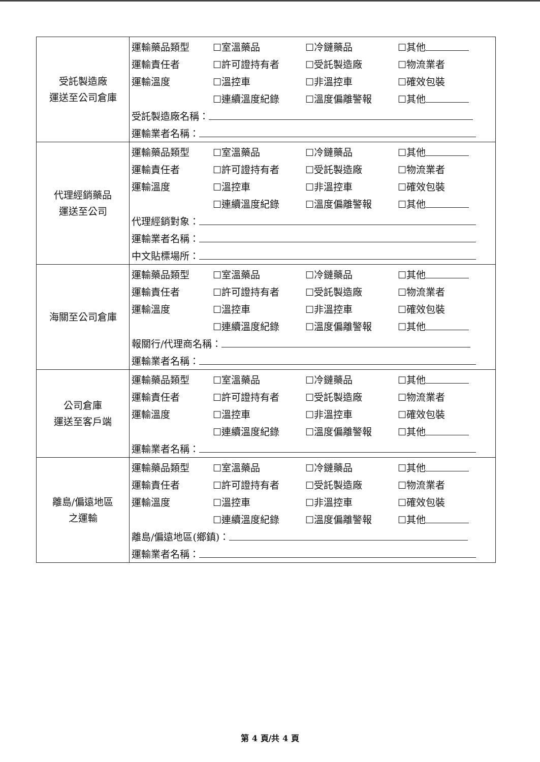| 受託製造廠 運送至公司倉庫 | / 運輸藥品類型 / ☐室溫藥品 / ☐冷鏈藥品 / ☐其他 / / 運輸責任者 / ☐許可證持有者 / ☐受託製造廠 / ☐物流業者 / / 運輸溫度 / ☐溫控車 / ☐非溫控車 / ☐確效包裝 / / / ☐連續溫度紀錄 / ☐溫度偏離警報 / ☐其他 / / 受託製造廠名稱： / / / / / 運輸業者名稱： / / / / |
| 代理經銷藥品 運送至公司 | / 運輸藥品類型 / ☐室溫藥品 / ☐冷鏈藥品 / ☐其他 / / 運輸責任者 / ☐許可證持有者 / ☐受託製造廠 / ☐物流業者 / / 運輸溫度 / ☐溫控車 / ☐非溫控車 / ☐確效包裝 / / / ☐連續溫度紀錄 / ☐溫度偏離警報 / ☐其他 / / 代理經銷對象： / / / / / 運輸業者名稱： / / / / / 中文貼標場所： / / / / |
| 海關至公司倉庫 | / 運輸藥品類型 / ☐室溫藥品 / ☐冷鏈藥品 / ☐其他 / / 運輸責任者 / ☐許可證持有者 / ☐受託製造廠 / ☐物流業者 / / 運輸溫度 / ☐溫控車 / ☐非溫控車 / ☐確效包裝 / / / ☐連續溫度紀錄 / ☐溫度偏離警報 / ☐其他 / / 報關行/代理商名稱： / / / / / 運輸業者名稱： / / / / |
| 公司倉庫 運送至客戶端 | / 運輸藥品類型 / ☐室溫藥品 / ☐冷鏈藥品 / ☐其他 / / 運輸責任者 / ☐許可證持有者 / ☐受託製造廠 / ☐物流業者 / / 運輸溫度 / ☐溫控車 / ☐非溫控車 / ☐確效包裝 / / / ☐連續溫度紀錄 / ☐溫度偏離警報 / ☐其他 / / 運輸業者名稱： / / / / |
| 離島/偏遠地區 之運輸 | / 運輸藥品類型 / ☐室溫藥品 / ☐冷鏈藥品 / ☐其他 / / 運輸責任者 / ☐許可證持有者 / ☐受託製造廠 / ☐物流業者 / / 運輸溫度 / ☐溫控車 / ☐非溫控車 / ☐確效包裝 / / / ☐連續溫度紀錄 / ☐溫度偏離警報 / ☐其他 / / 離島/偏遠地區(鄉鎮)： / / / / / 運輸業者名稱： / / / / |
第 4 頁/共 4 頁